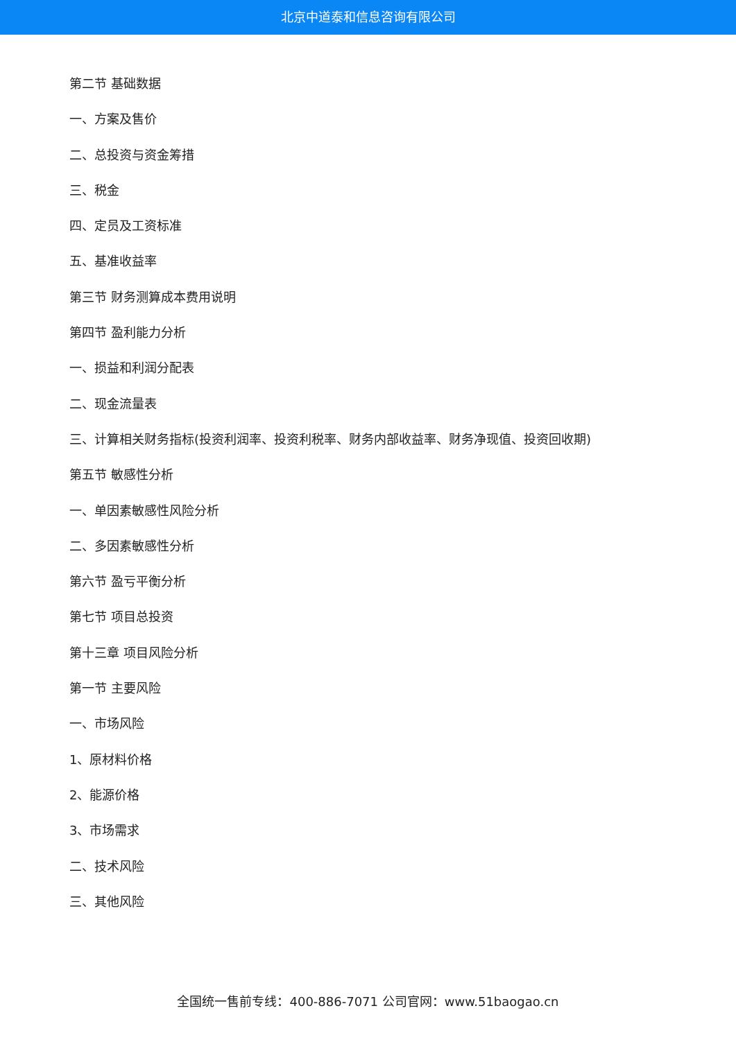北京中道泰和信息咨询有限公司
第二节 基础数据
一、方案及售价
二、总投资与资金筹措
三、税金
四、定员及工资标准
五、基准收益率
第三节 财务测算成本费用说明
第四节 盈利能力分析
一、损益和利润分配表
二、现金流量表
三、计算相关财务指标(投资利润率、投资利税率、财务内部收益率、财务净现值、投资回收期)
第五节 敏感性分析
一、单因素敏感性风险分析
二、多因素敏感性分析
第六节 盈亏平衡分析
第七节 项目总投资
第十三章 项目风险分析
第一节 主要风险
一、市场风险
1、原材料价格
2、能源价格
3、市场需求
二、技术风险
三、其他风险
全国统一售前专线：400-886-7071 公司官网：www.51baogao.cn